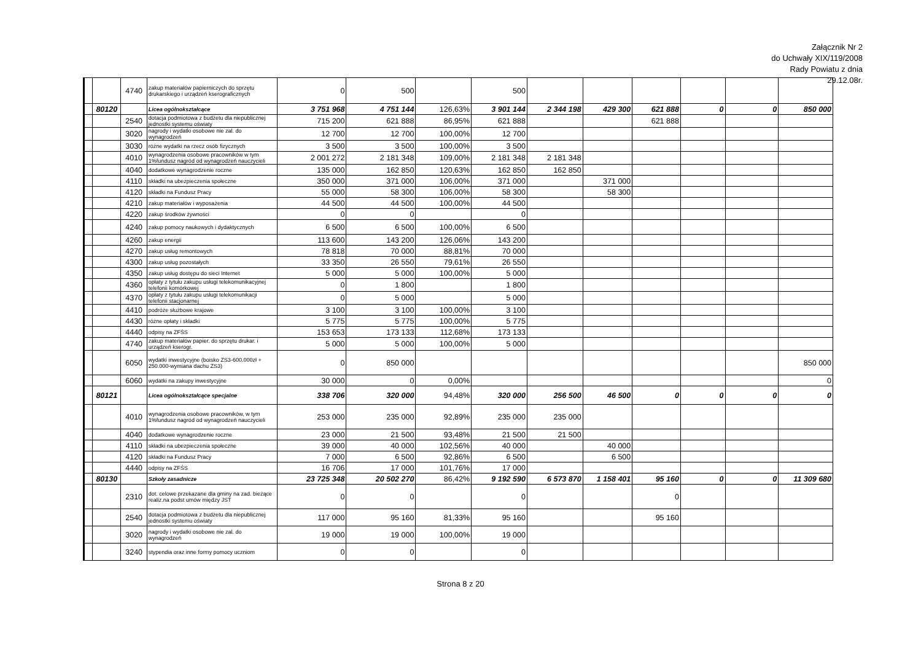Załącznik Nr 2
do Uchwały XIX/119/2008
Rady Powiatu z dnia
29.12.08r.
| | | 4740 | zakup materiałów papierniczych do sprzętu drukarskiego i urządzeń kserograficznych | 0 | 500 | | 500 | | | | | | |
| | 80120 | | Licea ogólnokształcące | 3 751 968 | 4 751 144 | 126,63% | 3 901 144 | 2 344 198 | 429 300 | 621 888 | 0 | 0 | 850 000 |
| | | 2540 | dotacja podmiotowa z budżetu dla niepublicznej jednostki systemu oświaty | 715 200 | 621 888 | 86,95% | 621 888 | | | 621 888 | | | |
| | | 3020 | nagrody i wydatki osobowe nie zal. do wynagrodzeń | 12 700 | 12 700 | 100,00% | 12 700 | | | | | | |
| | | 3030 | różne wydatki na rzecz osób fizycznych | 3 500 | 3 500 | 100,00% | 3 500 | | | | | | |
| | | 4010 | wynagrodzenia osobowe pracowników w tym 1%fundusz nagród od wynagrodzeń nauczycieli | 2 001 272 | 2 181 348 | 109,00% | 2 181 348 | 2 181 348 | | | | | |
| | | 4040 | dodatkowe wynagrodzenie roczne | 135 000 | 162 850 | 120,63% | 162 850 | 162 850 | | | | | |
| | | 4110 | składki na ubezpieczenia społeczne | 350 000 | 371 000 | 106,00% | 371 000 | | 371 000 | | | | |
| | | 4120 | składki na Fundusz Pracy | 55 000 | 58 300 | 106,00% | 58 300 | | 58 300 | | | | |
| | | 4210 | zakup materiałów i wyposażenia | 44 500 | 44 500 | 100,00% | 44 500 | | | | | | |
| | | 4220 | zakup środków żywności | 0 | 0 | | 0 | | | | | | |
| | | 4240 | zakup pomocy naukowych i dydaktycznych | 6 500 | 6 500 | 100,00% | 6 500 | | | | | | |
| | | 4260 | zakup energii | 113 600 | 143 200 | 126,06% | 143 200 | | | | | | |
| | | 4270 | zakup usług remontowych | 78 818 | 70 000 | 88,81% | 70 000 | | | | | | |
| | | 4300 | zakup usług pozostałych | 33 350 | 26 550 | 79,61% | 26 550 | | | | | | |
| | | 4350 | zakup usług dostępu do sieci Internet | 5 000 | 5 000 | 100,00% | 5 000 | | | | | | |
| | | 4360 | opłaty z tytułu zakupu usługi telekomunikacyjnej telefonii komórkowej | 0 | 1 800 | | 1 800 | | | | | | |
| | | 4370 | opłaty z tytułu zakupu usługi telekomunikacji telefonii stacjonarnej | 0 | 5 000 | | 5 000 | | | | | | |
| | | 4410 | podróże służbowe krajowe | 3 100 | 3 100 | 100,00% | 3 100 | | | | | | |
| | | 4430 | różne opłaty i składki | 5 775 | 5 775 | 100,00% | 5 775 | | | | | | |
| | | 4440 | odpisy na ZFŚS | 153 653 | 173 133 | 112,68% | 173 133 | | | | | | |
| | | 4740 | zakup materiałów papier. do sprzętu drukar. i urządzeń kserogr. | 5 000 | 5 000 | 100,00% | 5 000 | | | | | | |
| | | 6050 | wydatki inwestycyjne (boisko ZS3-600.000zł + 250.000-wymiana dachu ZS3) | 0 | 850 000 | | | | | | | | 850 000 |
| | | 6060 | wydatki na zakupy inwestycyjne | 30 000 | 0 | 0,00% | | | | | | | 0 |
| | 80121 | | Licea ogólnokształcące specjalne | 338 706 | 320 000 | 94,48% | 320 000 | 256 500 | 46 500 | 0 | 0 | 0 | 0 |
| | | 4010 | wynagrodzenia osobowe pracowników, w tym 1%fundusz nagród od wynagrodzeń nauczycieli | 253 000 | 235 000 | 92,89% | 235 000 | 235 000 | | | | | |
| | | 4040 | dodatkowe wynagrodzenie roczne | 23 000 | 21 500 | 93,48% | 21 500 | 21 500 | | | | | |
| | | 4110 | składki na ubezpieczenia społeczne | 39 000 | 40 000 | 102,56% | 40 000 | | 40 000 | | | | |
| | | 4120 | składki na Fundusz Pracy | 7 000 | 6 500 | 92,86% | 6 500 | | 6 500 | | | | |
| | | 4440 | odpisy na ZFŚS | 16 706 | 17 000 | 101,76% | 17 000 | | | | | | |
| | 80130 | | Szkoły zasadnicze | 23 725 348 | 20 502 270 | 86,42% | 9 192 590 | 6 573 870 | 1 158 401 | 95 160 | 0 | 0 | 11 309 680 |
| | | 2310 | dot. celowe przekazane dla gminy na zad. bieżące realiz.na podst umów między JST | 0 | 0 | | 0 | | | 0 | | | |
| | | 2540 | dotacja podmiotowa z budżetu dla niepublicznej jednostki systemu oświaty | 117 000 | 95 160 | 81,33% | 95 160 | | | 95 160 | | | |
| | | 3020 | nagrody i wydatki osobowe nie zal. do wynagrodzeń | 19 000 | 19 000 | 100,00% | 19 000 | | | | | | |
| | | 3240 | stypendia oraz inne formy pomocy uczniom | 0 | 0 | | 0 | | | | | | |
Strona 8 z 20